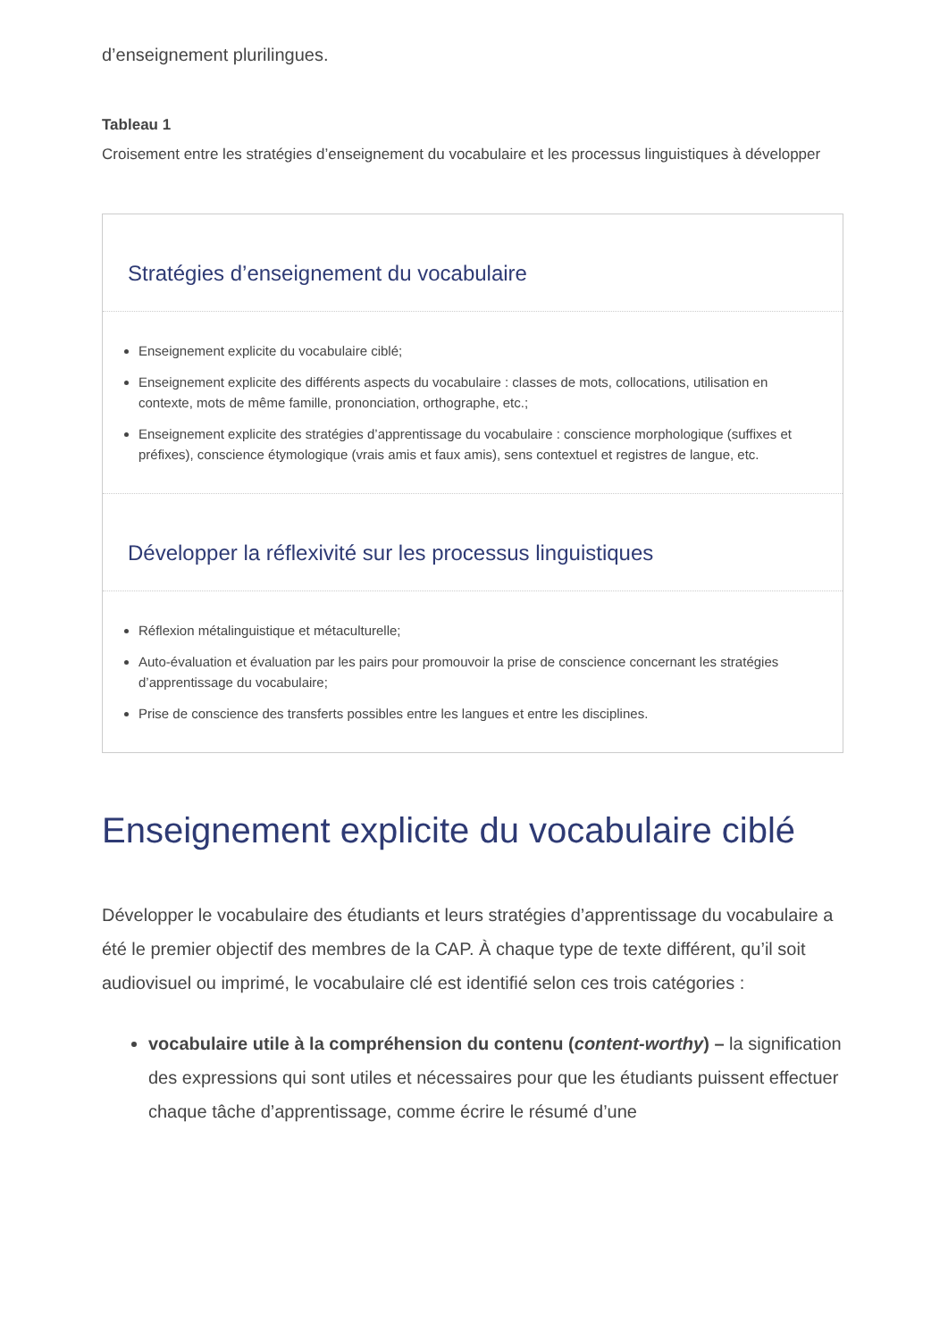d’enseignement plurilingues.
Tableau 1
Croisement entre les stratégies d’enseignement du vocabulaire et les processus linguistiques à développer
| Stratégies d’enseignement du vocabulaire |
| --- |
| Enseignement explicite du vocabulaire ciblé; Enseignement explicite des différents aspects du vocabulaire : classes de mots, collocations, utilisation en contexte, mots de même famille, prononciation, orthographe, etc.; Enseignement explicite des stratégies d’apprentissage du vocabulaire : conscience morphologique (suffixes et préfixes), conscience étymologique (vrais amis et faux amis), sens contextuel et registres de langue, etc. |
| Développer la réflexivité sur les processus linguistiques |
| Réflexion métalinguistique et métaculturelle; Auto-évaluation et évaluation par les pairs pour promouvoir la prise de conscience concernant les stratégies d’apprentissage du vocabulaire; Prise de conscience des transferts possibles entre les langues et entre les disciplines. |
Enseignement explicite du vocabulaire ciblé
Développer le vocabulaire des étudiants et leurs stratégies d’apprentissage du vocabulaire a été le premier objectif des membres de la CAP. À chaque type de texte différent, qu’il soit audiovisuel ou imprimé, le vocabulaire clé est identifié selon ces trois catégories :
vocabulaire utile à la compréhension du contenu (content-worthy) – la signification des expressions qui sont utiles et nécessaires pour que les étudiants puissent effectuer chaque tâche d’apprentissage, comme écrire le résumé d’une